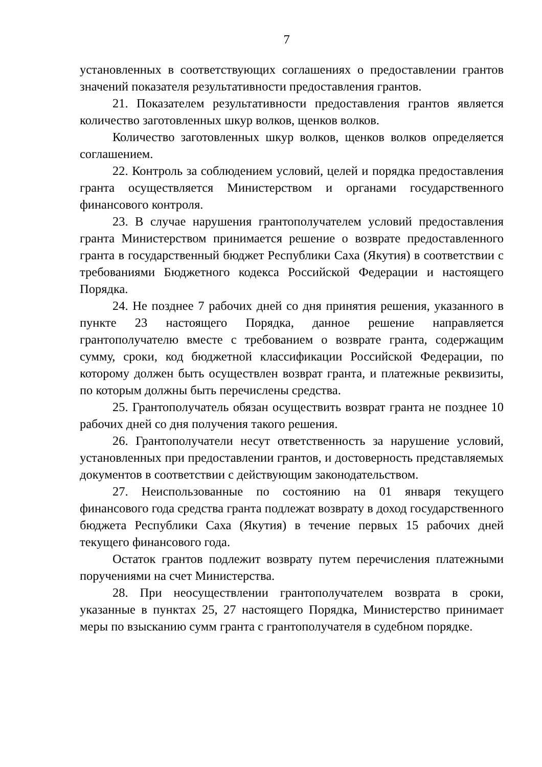7
установленных в соответствующих соглашениях о предоставлении грантов значений показателя результативности предоставления грантов.
21. Показателем результативности предоставления грантов является количество заготовленных шкур волков, щенков волков.
Количество заготовленных шкур волков, щенков волков определяется соглашением.
22. Контроль за соблюдением условий, целей и порядка предоставления гранта осуществляется Министерством и органами государственного финансового контроля.
23. В случае нарушения грантополучателем условий предоставления гранта Министерством принимается решение о возврате предоставленного гранта в государственный бюджет Республики Саха (Якутия) в соответствии с требованиями Бюджетного кодекса Российской Федерации и настоящего Порядка.
24. Не позднее 7 рабочих дней со дня принятия решения, указанного в пункте 23 настоящего Порядка, данное решение направляется грантополучателю вместе с требованием о возврате гранта, содержащим сумму, сроки, код бюджетной классификации Российской Федерации, по которому должен быть осуществлен возврат гранта, и платежные реквизиты, по которым должны быть перечислены средства.
25. Грантополучатель обязан осуществить возврат гранта не позднее 10 рабочих дней со дня получения такого решения.
26. Грантополучатели несут ответственность за нарушение условий, установленных при предоставлении грантов, и достоверность представляемых документов в соответствии с действующим законодательством.
27. Неиспользованные по состоянию на 01 января текущего финансового года средства гранта подлежат возврату в доход государственного бюджета Республики Саха (Якутия) в течение первых 15 рабочих дней текущего финансового года.
Остаток грантов подлежит возврату путем перечисления платежными поручениями на счет Министерства.
28. При неосуществлении грантополучателем возврата в сроки, указанные в пунктах 25, 27 настоящего Порядка, Министерство принимает меры по взысканию сумм гранта с грантополучателя в судебном порядке.